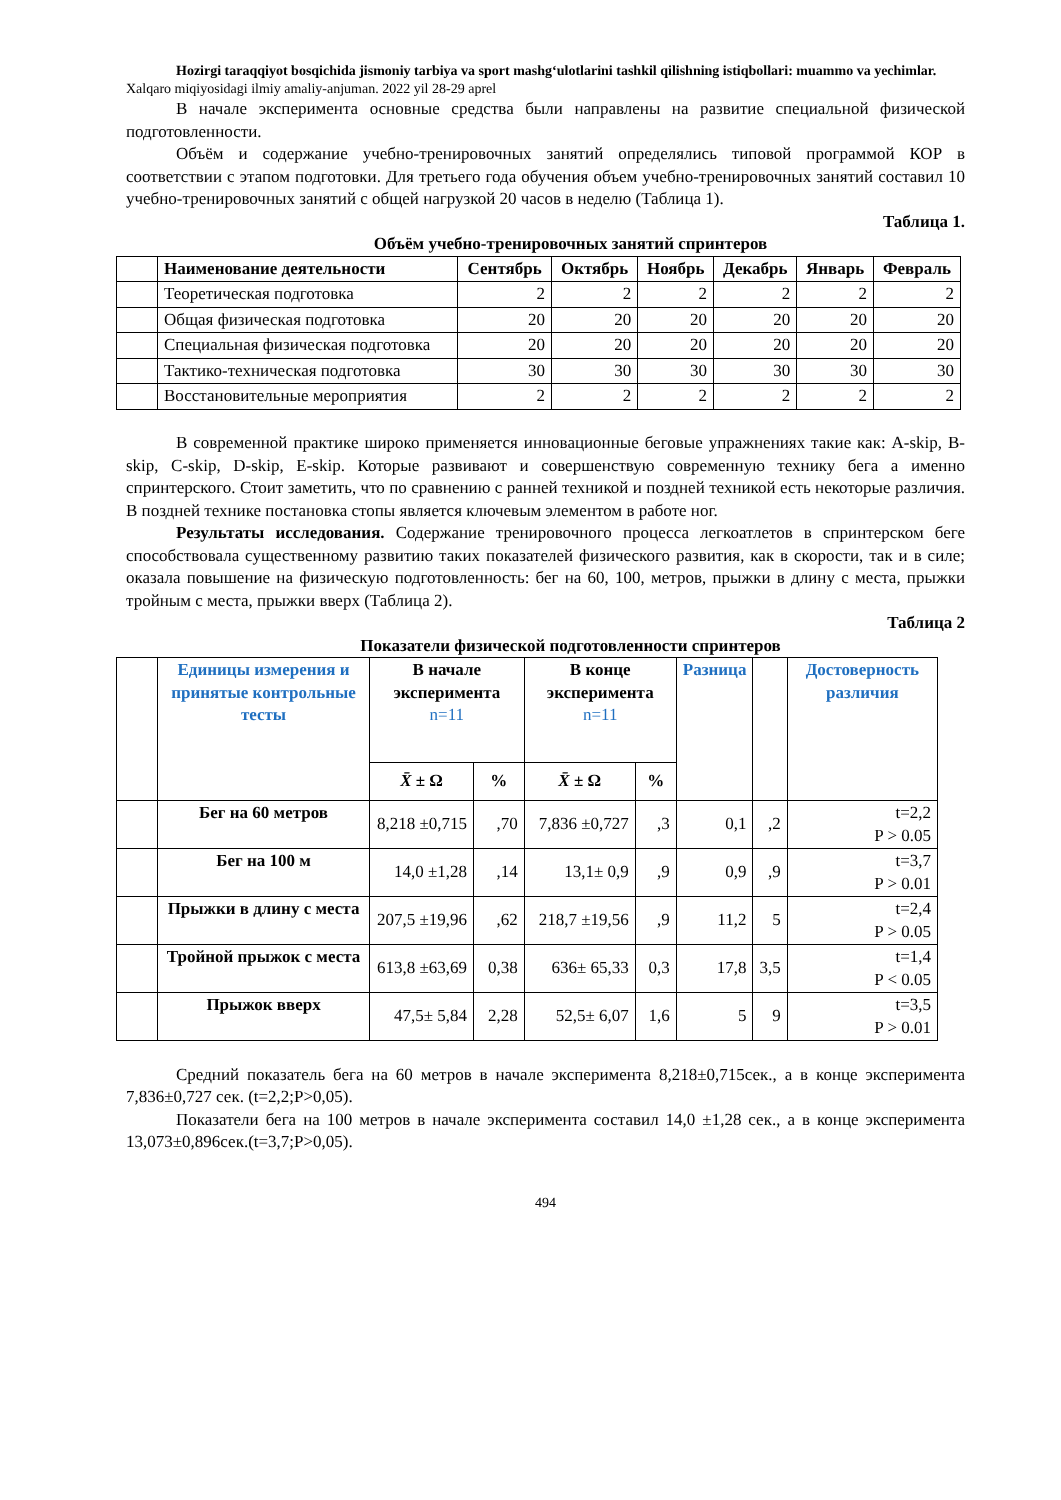Hozirgi taraqqiyot bosqichida jismoniy tarbiya va sport mashg‘ulotlarini tashkil qilishning istiqbollari: muammo va yechimlar. Xalqaro miqiyosidagi ilmiy amaliy-anjuman. 2022 yil 28-29 aprel
В начале эксперимента основные средства были направлены на развитие специальной физической подготовленности.
Объём и содержание учебно-тренировочных занятий определялись типовой программой КОР в соответствии с этапом подготовки. Для третьего года обучения объем учебно-тренировочных занятий составил 10 учебно-тренировочных занятий с общей нагрузкой 20 часов в неделю (Таблица 1).
Таблица 1.
Объём учебно-тренировочных занятий спринтеров
| | Наименование деятельности | Сентябрь | Октябрь | Ноябрь | Декабрь | Январь | Февраль |
| --- | --- | --- | --- | --- | --- | --- | --- |
| | Теоретическая подготовка | 2 | 2 | 2 | 2 | 2 | 2 |
| | Общая физическая подготовка | 20 | 20 | 20 | 20 | 20 | 20 |
| | Специальная физическая подготовка | 20 | 20 | 20 | 20 | 20 | 20 |
| | Тактико-техническая подготовка | 30 | 30 | 30 | 30 | 30 | 30 |
| | Восстановительные мероприятия | 2 | 2 | 2 | 2 | 2 | 2 |
В современной практике широко применяется инновационные беговые упражнениях такие как: A-skip, B-skip, C-skip, D-skip, E-skip. Которые развивают и совершенствую современную технику бега а именно спринтерского. Стоит заметить, что по сравнению с ранней техникой и поздней техникой есть некоторые различия. В поздней технике постановка стопы является ключевым элементом в работе ног.
Результаты исследования. Содержание тренировочного процесса легкоатлетов в спринтерском беге способствовала существенному развитию таких показателей физического развития, как в скорости, так и в силе; оказала повышение на физическую подготовленность: бег на 60, 100, метров, прыжки в длину с места, прыжки тройным с места, прыжки вверх (Таблица 2).
Таблица 2
Показатели физической подготовленности спринтеров
| | Единицы измерения и принятые контрольные тесты | В начале эксперимента n=11 | | В конце эксперимента n=11 | | Разница | | Достоверность различия |
| --- | --- | --- | --- | --- | --- | --- | --- | --- |
| | | X̄ ± Ω | % | X̄ ± Ω | % | | | |
| | Бег на 60 метров | 8,218 ±0,715 | ,70 | 7,836 ±0,727 | ,3 | 0,1 | ,2 | t=2,2 P > 0.05 |
| | Бег на 100 м | 14,0 ±1,28 | ,14 | 13,1± 0,9 | ,9 | 0,9 | ,9 | t=3,7 P > 0.01 |
| | Прыжки в длину с места | 207,5 ±19,96 | ,62 | 218,7 ±19,56 | ,9 | 11,2 | 5 | t=2,4 P > 0.05 |
| | Тройной прыжок с места | 613,8 ±63,69 | 0,38 | 636± 65,33 | 0,3 | 17,8 | 3,5 | t=1,4 P < 0.05 |
| | Прыжок вверх | 47,5± 5,84 | 2,28 | 52,5± 6,07 | 1,6 | 5 | 9 | t=3,5 P > 0.01 |
Средний показатель бега на 60 метров в начале эксперимента 8,218±0,715сек., а в конце эксперимента 7,836±0,727 сек. (t=2,2;P>0,05).
Показатели бега на 100 метров в начале эксперимента составил 14,0 ±1,28 сек., а в конце эксперимента 13,073±0,896сек.(t=3,7;P>0,05).
494